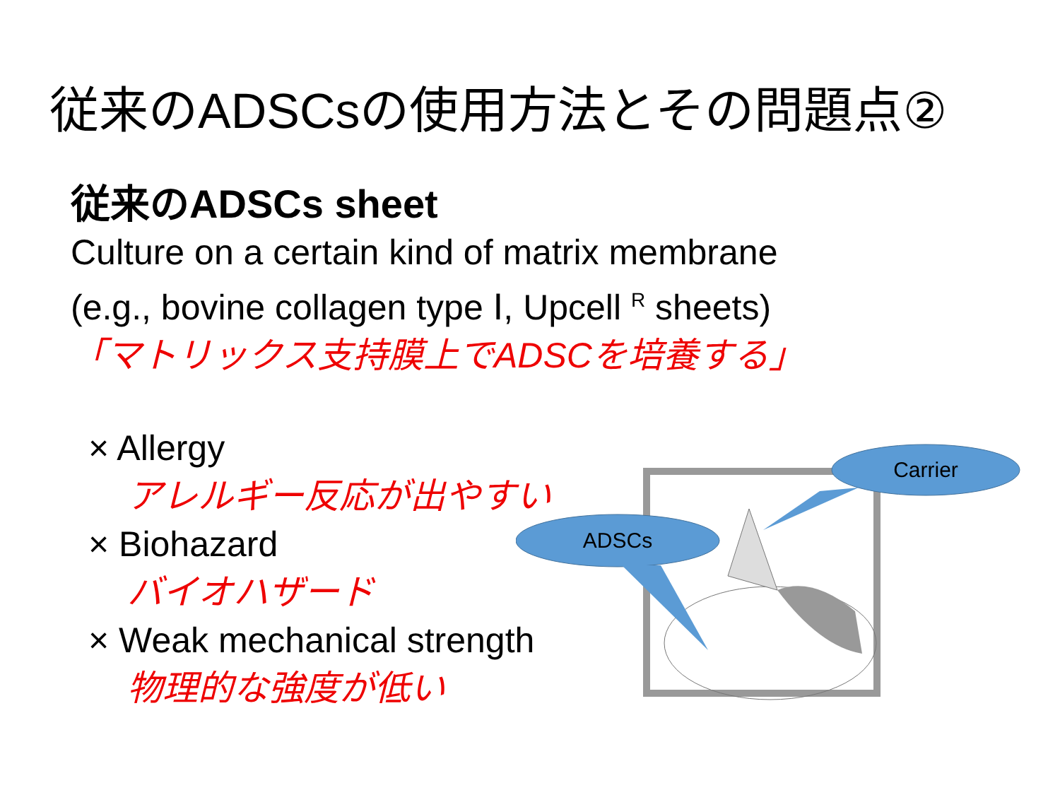従来のADSCsの使用方法とその問題点②
従来のADSCs sheet
Culture on a certain kind of matrix membrane
(e.g., bovine collagen type Ⅰ, Upcell <sup>R</sup> sheets)
「マトリックス支持膜上でADSCを培養する」
× Allergy
アレルギー反応が出やすい
× Biohazard
バイオハザード
× Weak mechanical strength
物理的な強度が低い
Carrier
ADSCs